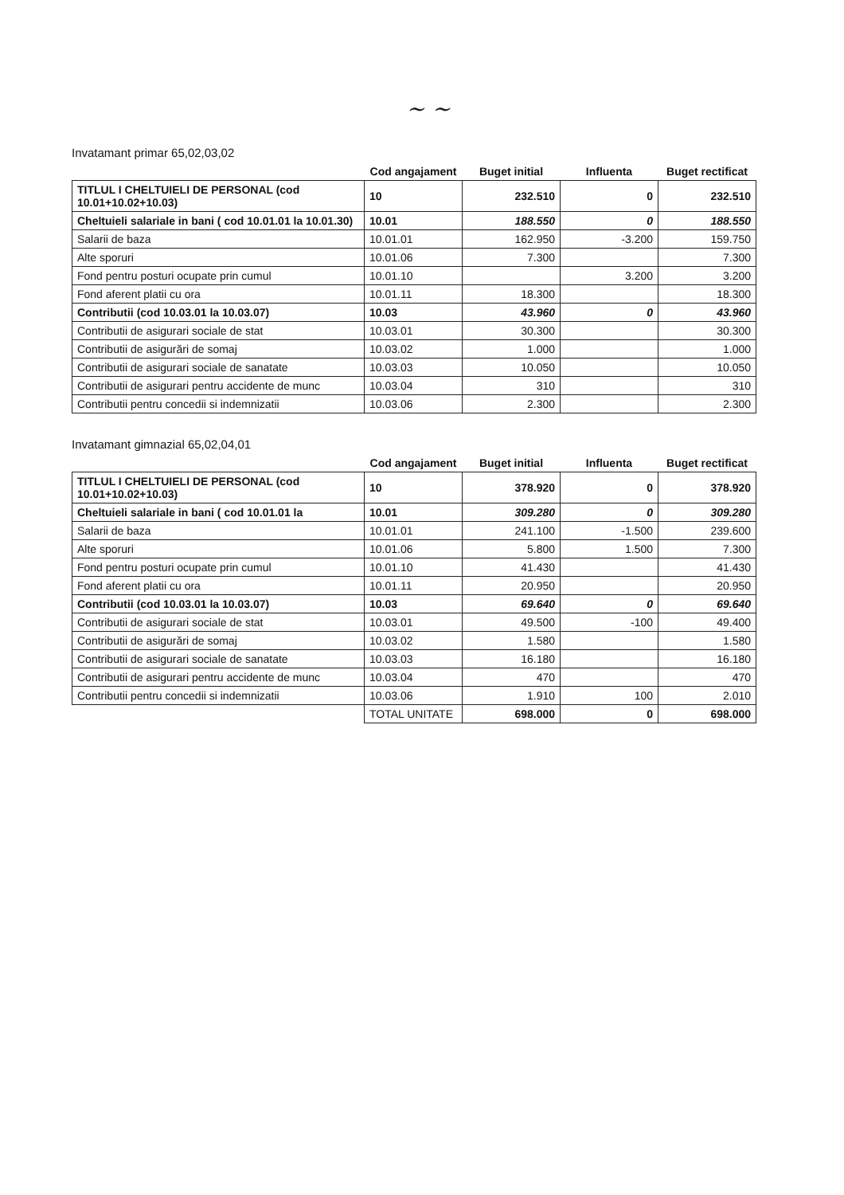~ ~
Invatamant primar 65,02,03,02
| | Cod angajament | Buget initial | Influenta | Buget rectificat |
| --- | --- | --- | --- | --- |
| TITLUL I CHELTUIELI DE PERSONAL (cod 10.01+10.02+10.03) | 10 | 232.510 | 0 | 232.510 |
| Cheltuieli salariale in bani ( cod 10.01.01 la 10.01.30) | 10.01 | 188.550 | 0 | 188.550 |
| Salarii de baza | 10.01.01 | 162.950 | -3.200 | 159.750 |
| Alte sporuri | 10.01.06 | 7.300 | | 7.300 |
| Fond pentru posturi ocupate prin cumul | 10.01.10 | | 3.200 | 3.200 |
| Fond aferent platii cu ora | 10.01.11 | 18.300 | | 18.300 |
| Contributii (cod 10.03.01 la 10.03.07) | 10.03 | 43.960 | 0 | 43.960 |
| Contributii de asigurari sociale de stat | 10.03.01 | 30.300 | | 30.300 |
| Contributii de asigurări de somaj | 10.03.02 | 1.000 | | 1.000 |
| Contributii de asigurari sociale de sanatate | 10.03.03 | 10.050 | | 10.050 |
| Contributii de asigurari pentru accidente de munc | 10.03.04 | 310 | | 310 |
| Contributii pentru concedii si indemnizatii | 10.03.06 | 2.300 | | 2.300 |
Invatamant gimnazial 65,02,04,01
| | Cod angajament | Buget initial | Influenta | Buget rectificat |
| --- | --- | --- | --- | --- |
| TITLUL I CHELTUIELI DE PERSONAL (cod 10.01+10.02+10.03) | 10 | 378.920 | 0 | 378.920 |
| Cheltuieli salariale in bani ( cod 10.01.01 la | 10.01 | 309.280 | 0 | 309.280 |
| Salarii de baza | 10.01.01 | 241.100 | -1.500 | 239.600 |
| Alte sporuri | 10.01.06 | 5.800 | 1.500 | 7.300 |
| Fond pentru posturi ocupate prin cumul | 10.01.10 | 41.430 | | 41.430 |
| Fond aferent platii cu ora | 10.01.11 | 20.950 | | 20.950 |
| Contributii (cod 10.03.01 la 10.03.07) | 10.03 | 69.640 | 0 | 69.640 |
| Contributii de asigurari sociale de stat | 10.03.01 | 49.500 | -100 | 49.400 |
| Contributii de asigurări de somaj | 10.03.02 | 1.580 | | 1.580 |
| Contributii de asigurari sociale de sanatate | 10.03.03 | 16.180 | | 16.180 |
| Contributii de asigurari pentru accidente de munc | 10.03.04 | 470 | | 470 |
| Contributii pentru concedii si indemnizatii | 10.03.06 | 1.910 | 100 | 2.010 |
| | TOTAL UNITATE | 698.000 | 0 | 698.000 |